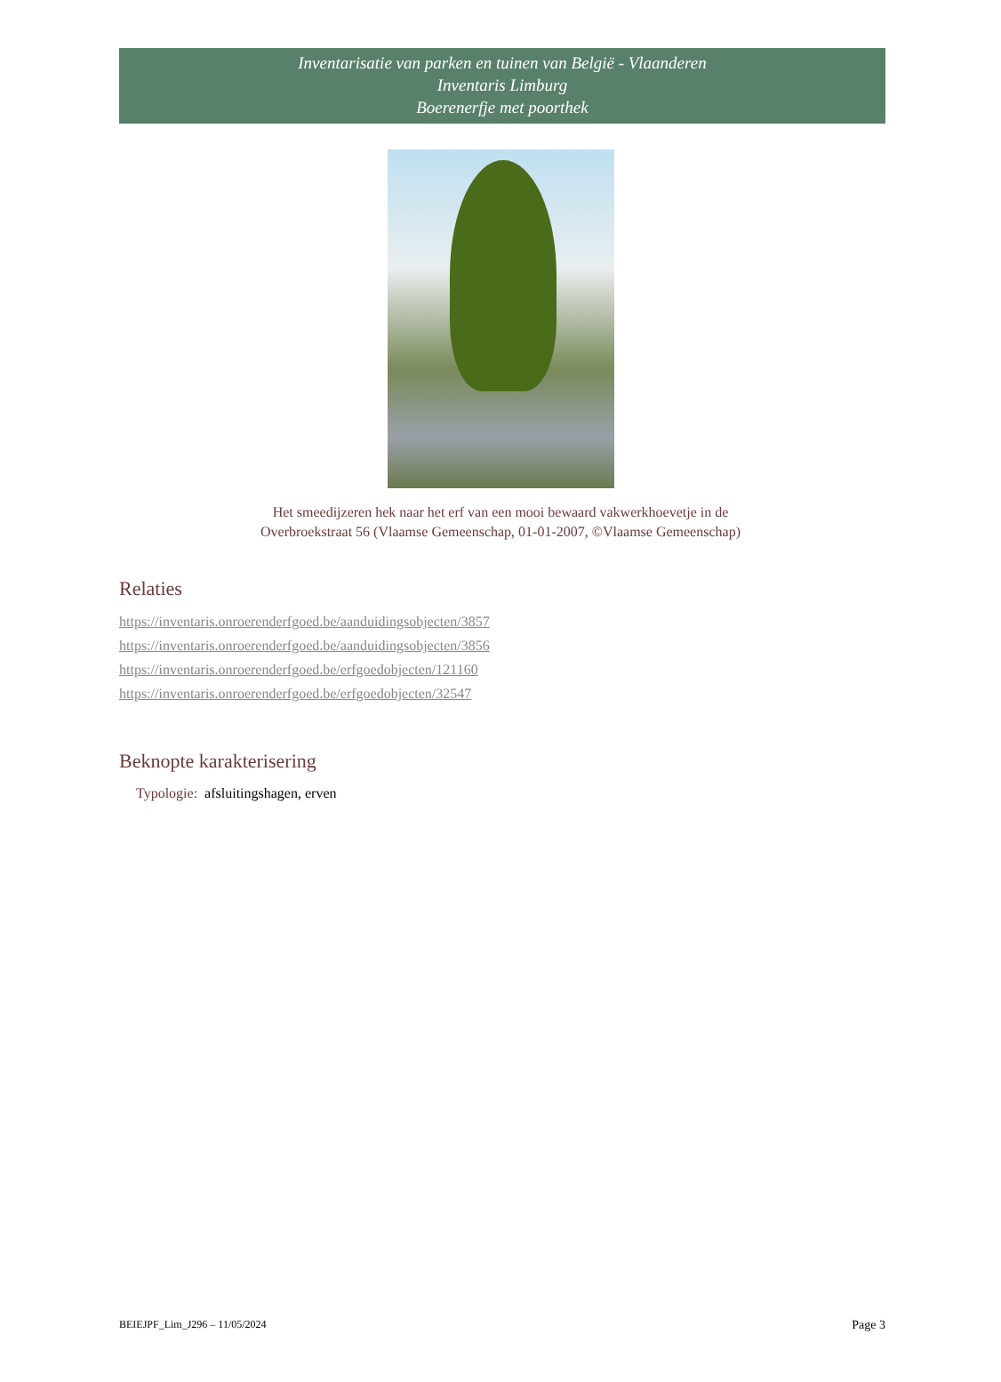Inventarisatie van parken en tuinen van België - Vlaanderen
Inventaris Limburg
Boerenerfje met poorthek
Het smeedijzeren hek naar het erf van een mooi bewaard vakwerkhoevetje in de
Overbroekstraat 56 (Vlaamse Gemeenschap, 01-01-2007, ©Vlaamse Gemeenschap)
Relaties
https://inventaris.onroerenderfgoed.be/aanduidingsobjecten/3857
https://inventaris.onroerenderfgoed.be/aanduidingsobjecten/3856
https://inventaris.onroerenderfgoed.be/erfgoedobjecten/121160
https://inventaris.onroerenderfgoed.be/erfgoedobjecten/32547
Beknopte karakterisering
Typologie: afsluitingshagen, erven
BEIEJPF_Lim_J296 – 11/05/2024
Page 3